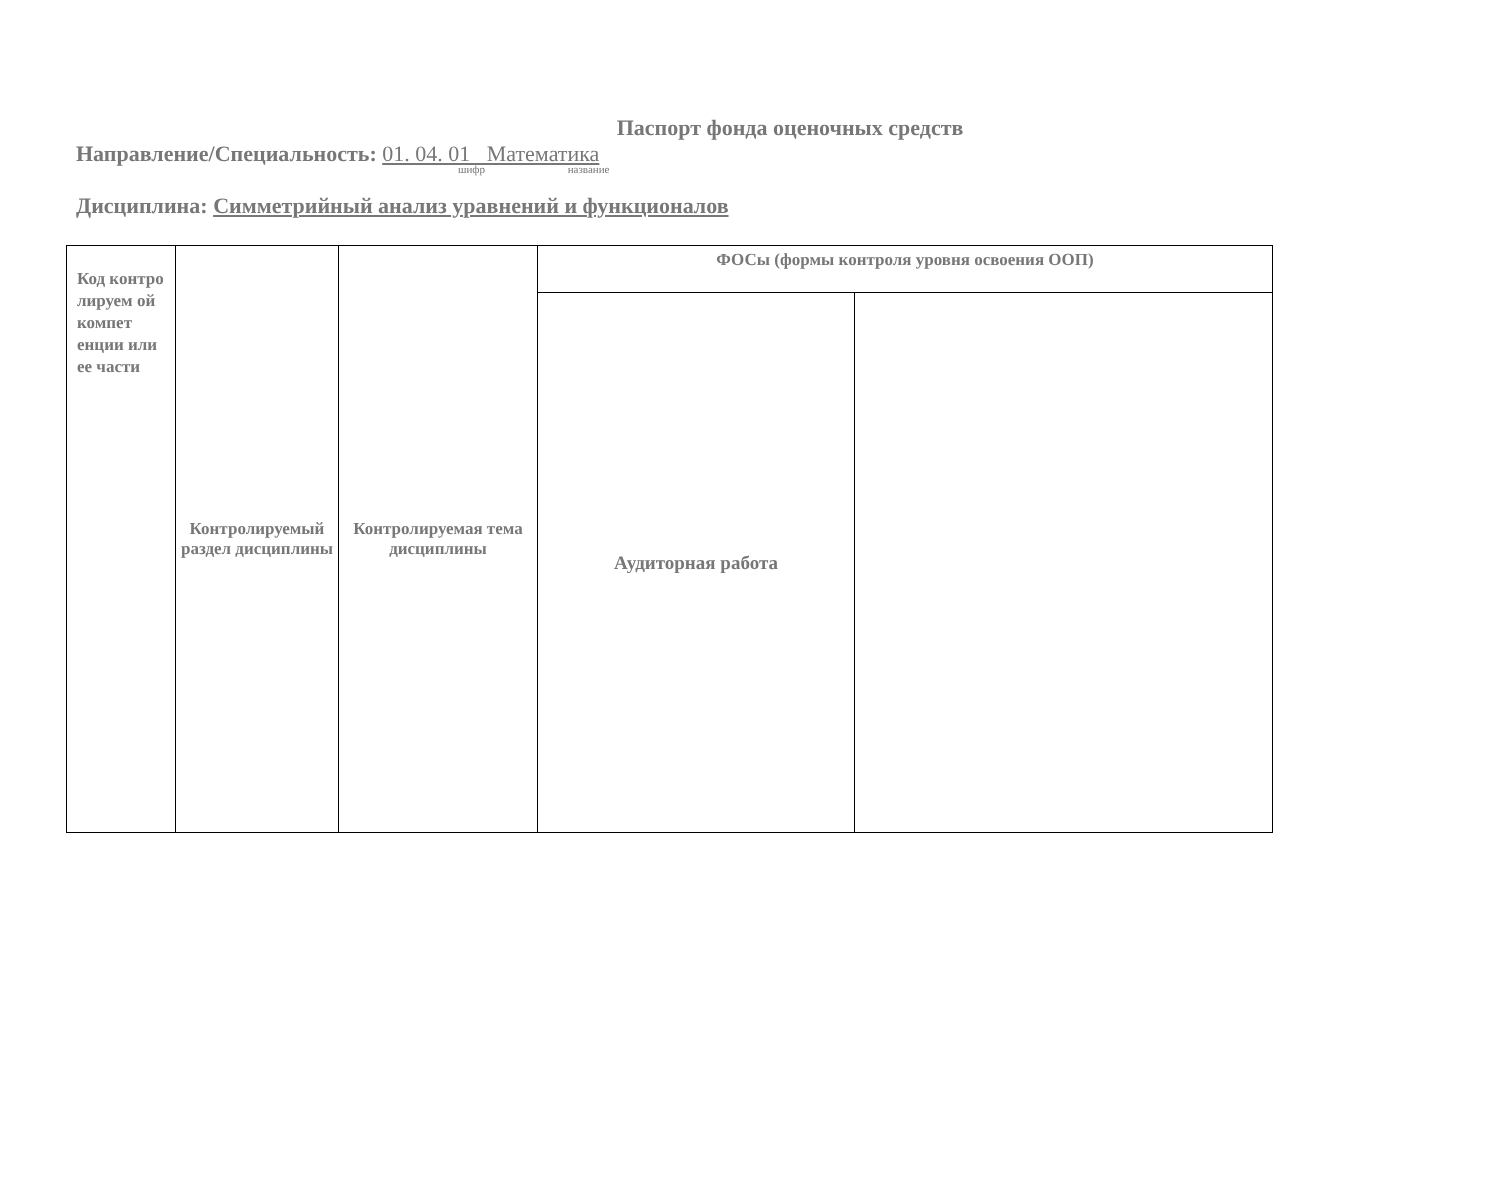Паспорт фонда оценочных средств
Направление/Специальность: 01. 04. 01 Математика
шифр название
Дисциплина: Симметрийный анализ уравнений и функционалов
| Код контро лируем ой компет енции или ее части | Контролируемый раздел дисциплины | Контролируемая тема дисциплины | ФОСы (формы контроля уровня освоения ООП) | |
| | | | Аудиторная работа | |